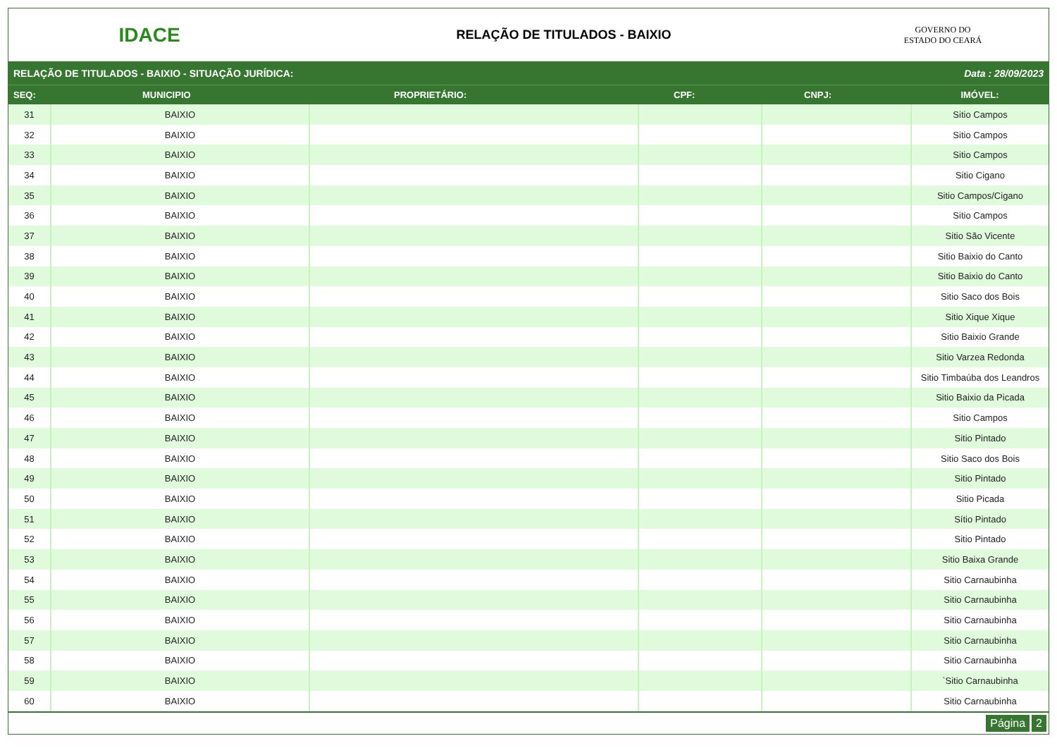IDACE
RELAÇÃO DE TITULADOS - BAIXIO
GOVERNO DO
ESTADO DO CEARÁ
RELAÇÃO DE TITULADOS - BAIXIO - SITUAÇÃO JURÍDICA: Data : 28/09/2023
| SEQ: | MUNICIPIO | PROPRIETÁRIO: | CPF: | CNPJ: | IMÓVEL: |
| --- | --- | --- | --- | --- | --- |
| 31 | BAIXIO | | | | Sitio Campos |
| 32 | BAIXIO | | | | Sitio Campos |
| 33 | BAIXIO | | | | Sitio Campos |
| 34 | BAIXIO | | | | Sitio Cigano |
| 35 | BAIXIO | | | | Sitio Campos/Cigano |
| 36 | BAIXIO | | | | Sitio Campos |
| 37 | BAIXIO | | | | Sitio São Vicente |
| 38 | BAIXIO | | | | Sitio Baixio do Canto |
| 39 | BAIXIO | | | | Sitio Baixio do Canto |
| 40 | BAIXIO | | | | Sitio Saco dos Bois |
| 41 | BAIXIO | | | | Sitio Xique Xique |
| 42 | BAIXIO | | | | Sitio Baixio Grande |
| 43 | BAIXIO | | | | Sitio Varzea Redonda |
| 44 | BAIXIO | | | | Sitio Timbaúba dos Leandros |
| 45 | BAIXIO | | | | Sitio Baixio da Picada |
| 46 | BAIXIO | | | | Sitio Campos |
| 47 | BAIXIO | | | | Sitio Pintado |
| 48 | BAIXIO | | | | Sitio Saco dos Bois |
| 49 | BAIXIO | | | | Sitio Pintado |
| 50 | BAIXIO | | | | Sitio Picada |
| 51 | BAIXIO | | | | Sítio Pintado |
| 52 | BAIXIO | | | | Sitio Pintado |
| 53 | BAIXIO | | | | Sitio Baixa Grande |
| 54 | BAIXIO | | | | Sitio Carnaubinha |
| 55 | BAIXIO | | | | Sitio Carnaubinha |
| 56 | BAIXIO | | | | Sitio Carnaubinha |
| 57 | BAIXIO | | | | Sitio Carnaubinha |
| 58 | BAIXIO | | | | Sitio Carnaubinha |
| 59 | BAIXIO | | | | `Sitio Carnaubinha |
| 60 | BAIXIO | | | | Sitio Carnaubinha |
Página 2